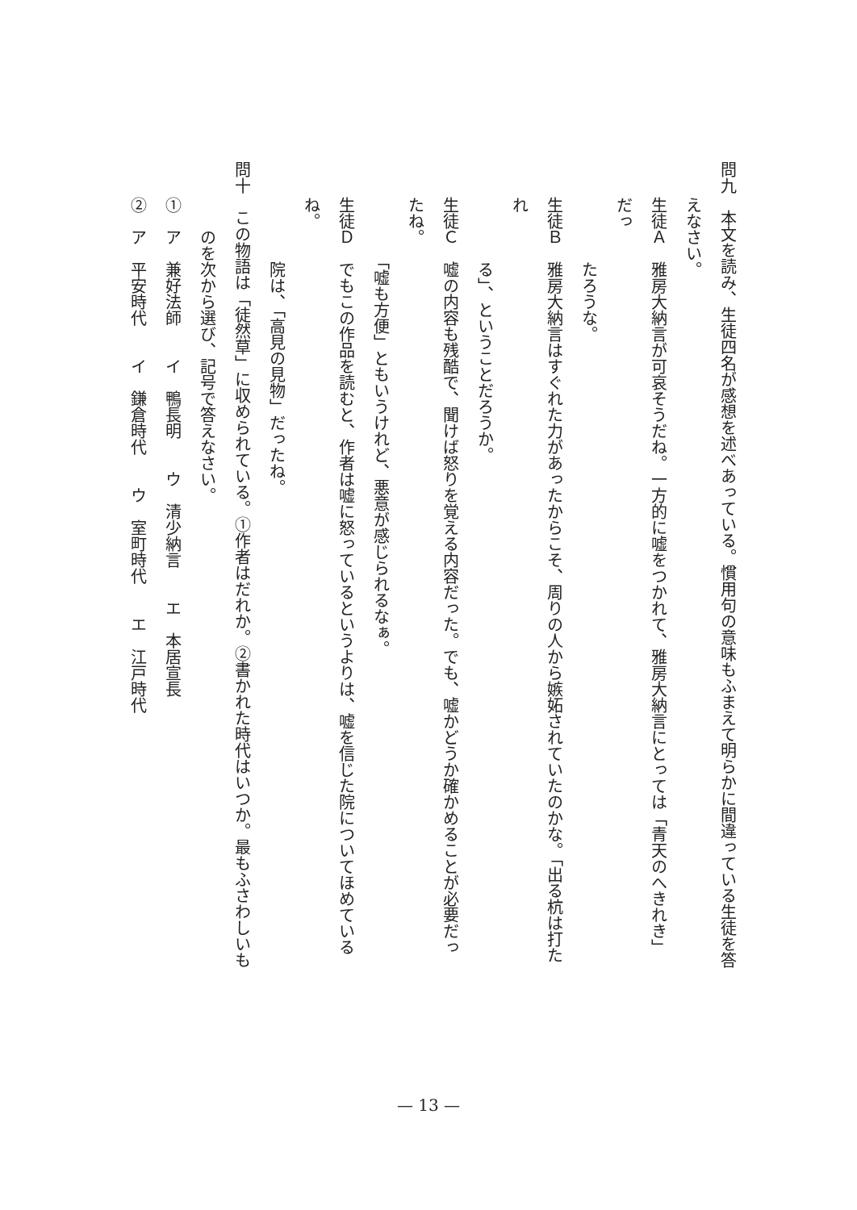問九　本文を読み、生徒四名が感想を述べあっている。慣用句の意味もふまえて明らかに間違っている生徒を答
えなさい。
生徒Ａ　雅房大納言が可哀そうだね。一方的に嘘をつかれて、雅房大納言にとっては「青天のへきれき」だっ
　　　　たろうな。
生徒Ｂ　雅房大納言はすぐれた力があったからこそ、周りの人から嫉妬されていたのかな。「出る杭は打たれ
　　　　る」、ということだろうか。
生徒Ｃ　嘘の内容も残酷で、聞けば怒りを覚える内容だった。でも、嘘かどうか確かめることが必要だったね。
　　　　「嘘も方便」ともいうけれど、悪意が感じられるなぁ。
生徒Ｄ　でもこの作品を読むと、作者は嘘に怒っているというよりは、嘘を信じた院についてほめているね。
　　　　院は、「高見の見物」だったね。
問十　この物語は「徒然草」に収められている。①作者はだれか。②書かれた時代はいつか。最もふさわしいも
　　のを次から選び、記号で答えなさい。
①　ア　兼好法師　　イ　鴨長明　　ウ　清少納言　　エ　本居宣長
②　ア　平安時代　　イ　鎌倉時代　　ウ　室町時代　　エ　江戸時代
— 13 —